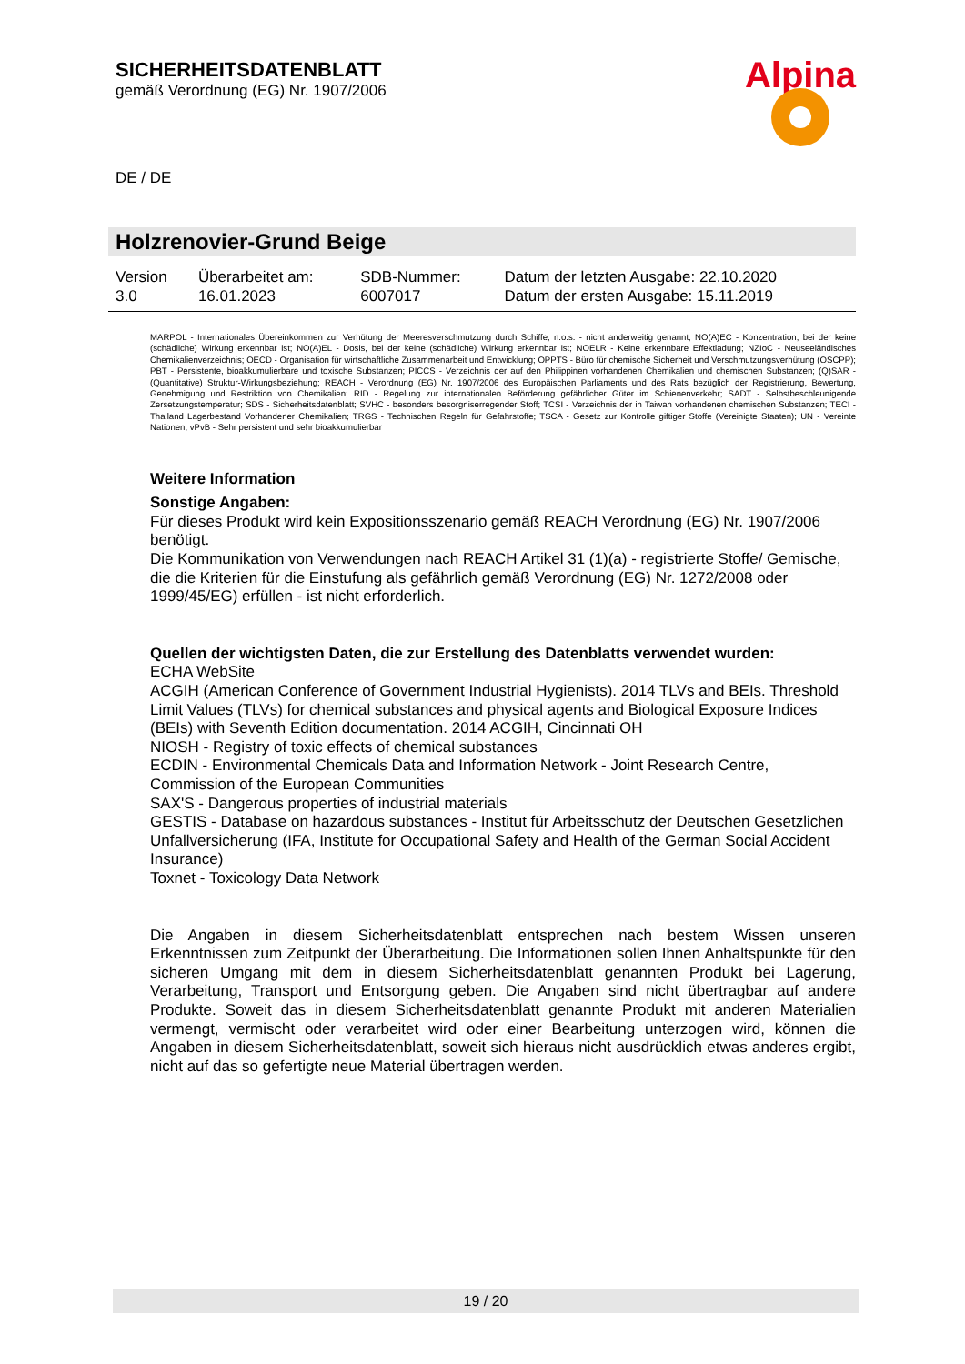SICHERHEITSDATENBLATT
gemäß Verordnung (EG) Nr. 1907/2006
Alpina
DE / DE
Holzrenovier-Grund Beige
| Version 3.0 | Überarbeitet am: 16.01.2023 | SDB-Nummer: 6007017 | Datum der letzten Ausgabe: 22.10.2020 Datum der ersten Ausgabe: 15.11.2019 |
MARPOL - Internationales Übereinkommen zur Verhütung der Meeresverschmutzung durch Schiffe; n.o.s. - nicht anderweitig genannt; NO(A)EC - Konzentration, bei der keine (schädliche) Wirkung erkennbar ist; NO(A)EL - Dosis, bei der keine (schädliche) Wirkung erkennbar ist; NOELR - Keine erkennbare Effektladung; NZIoC - Neuseeländisches Chemikalienverzeichnis; OECD - Organisation für wirtschaftliche Zusammenarbeit und Entwicklung; OPPTS - Büro für chemische Sicherheit und Verschmutzungsverhütung (OSCPP); PBT - Persistente, bioakkumulierbare und toxische Substanzen; PICCS - Verzeichnis der auf den Philippinen vorhandenen Chemikalien und chemischen Substanzen; (Q)SAR - (Quantitative) Struktur-Wirkungsbeziehung; REACH - Verordnung (EG) Nr. 1907/2006 des Europäischen Parliaments und des Rats bezüglich der Registrierung, Bewertung, Genehmigung und Restriktion von Chemikalien; RID - Regelung zur internationalen Beförderung gefährlicher Güter im Schienenverkehr; SADT - Selbstbeschleunigende Zersetzungstemperatur; SDS - Sicherheitsdatenblatt; SVHC - besonders besorgniserregender Stoff; TCSI - Verzeichnis der in Taiwan vorhandenen chemischen Substanzen; TECI - Thailand Lagerbestand Vorhandener Chemikalien; TRGS - Technischen Regeln für Gefahrstoffe; TSCA - Gesetz zur Kontrolle giftiger Stoffe (Vereinigte Staaten); UN - Vereinte Nationen; vPvB - Sehr persistent und sehr bioakkumulierbar
Weitere Information
Sonstige Angaben:
Für dieses Produkt wird kein Expositionsszenario gemäß REACH Verordnung (EG) Nr. 1907/2006 benötigt.
Die Kommunikation von Verwendungen nach REACH Artikel 31 (1)(a) - registrierte Stoffe/ Gemische, die die Kriterien für die Einstufung als gefährlich gemäß Verordnung (EG) Nr. 1272/2008 oder 1999/45/EG) erfüllen - ist nicht erforderlich.
Quellen der wichtigsten Daten, die zur Erstellung des Datenblatts verwendet wurden:
ECHA WebSite
ACGIH (American Conference of Government Industrial Hygienists). 2014 TLVs and BEIs. Threshold Limit Values (TLVs) for chemical substances and physical agents and Biological Exposure Indices (BEIs) with Seventh Edition documentation. 2014 ACGIH, Cincinnati OH
NIOSH - Registry of toxic effects of chemical substances
ECDIN - Environmental Chemicals Data and Information Network - Joint Research Centre, Commission of the European Communities
SAX'S - Dangerous properties of industrial materials
GESTIS - Database on hazardous substances - Institut für Arbeitsschutz der Deutschen Gesetzlichen Unfallversicherung (IFA, Institute for Occupational Safety and Health of the German Social Accident Insurance)
Toxnet - Toxicology Data Network
Die Angaben in diesem Sicherheitsdatenblatt entsprechen nach bestem Wissen unseren Erkenntnissen zum Zeitpunkt der Überarbeitung. Die Informationen sollen Ihnen Anhaltspunkte für den sicheren Umgang mit dem in diesem Sicherheitsdatenblatt genannten Produkt bei Lagerung, Verarbeitung, Transport und Entsorgung geben. Die Angaben sind nicht übertragbar auf andere Produkte. Soweit das in diesem Sicherheitsdatenblatt genannte Produkt mit anderen Materialien vermengt, vermischt oder verarbeitet wird oder einer Bearbeitung unterzogen wird, können die Angaben in diesem Sicherheitsdatenblatt, soweit sich hieraus nicht ausdrücklich etwas anderes ergibt, nicht auf das so gefertigte neue Material übertragen werden.
19 / 20